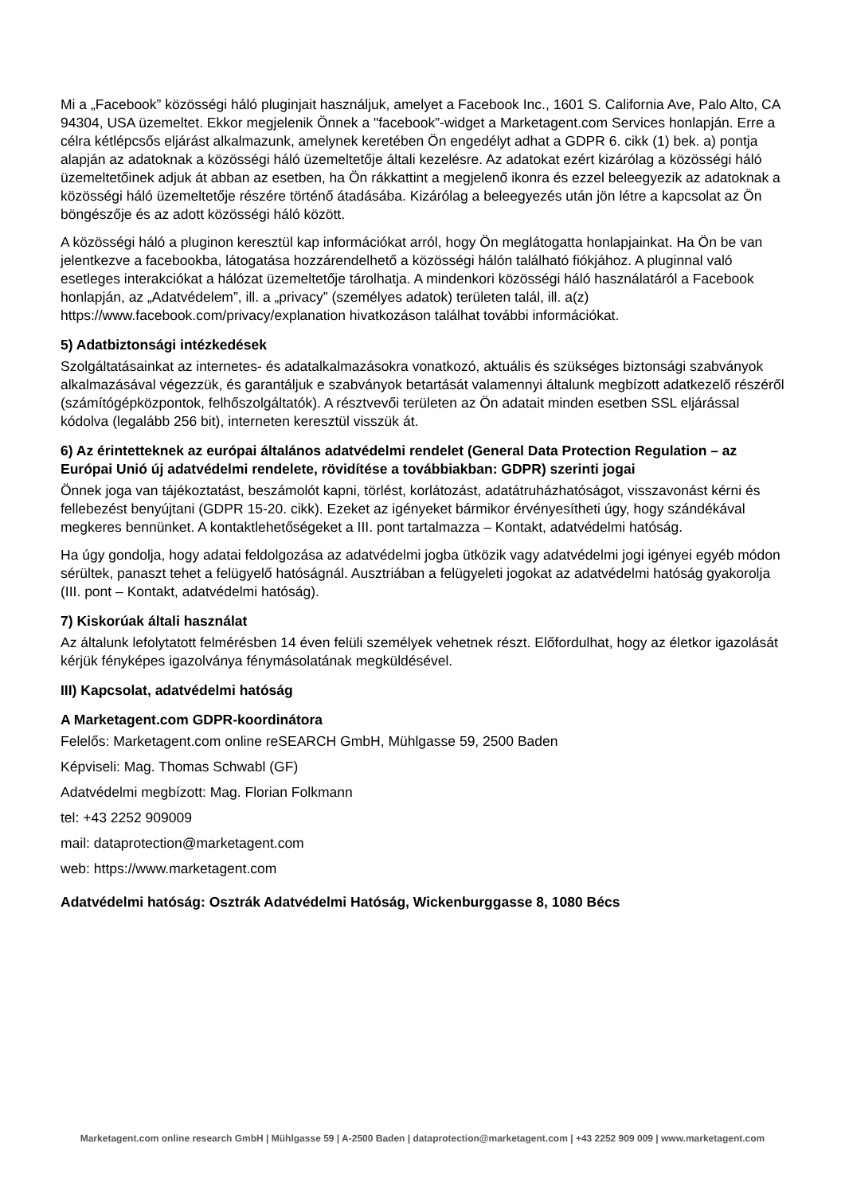Mi a „Facebook” közösségi háló pluginjait használjuk, amelyet a Facebook Inc., 1601 S. California Ave, Palo Alto, CA 94304, USA üzemeltet. Ekkor megjelenik Önnek a "facebook”-widget a Marketagent.com Services honlapján. Erre a célra kétlépcsős eljárást alkalmazunk, amelynek keretében Ön engedélyt adhat a GDPR 6. cikk (1) bek. a) pontja alapján az adatoknak a közösségi háló üzemeltetője általi kezelésre. Az adatokat ezért kizárólag a közösségi háló üzemeltetőinek adjuk át abban az esetben, ha Ön rákkattint a megjelenő ikonra és ezzel beleegyezik az adatoknak a közösségi háló üzemeltetője részére történő átadásába. Kizárólag a beleegyezés után jön létre a kapcsolat az Ön böngészője és az adott közösségi háló között.
A közösségi háló a pluginon keresztül kap információkat arról, hogy Ön meglátogatta honlapjainkat. Ha Ön be van jelentkezve a facebookba, látogatása hozzárendelhető a közösségi hálón található fiókjához. A pluginnal való esetleges interakciókat a hálózat üzemeltetője tárolhatja. A mindenkori közösségi háló használatáról a Facebook honlapján, az „Adatvédelem”, ill. a „privacy” (személyes adatok) területen talál, ill. a(z) https://www.facebook.com/privacy/explanation hivatkozáson találhat további információkat.
5) Adatbiztonsági intézkedések
Szolgáltatásainkat az internetes- és adatalkalmazásokra vonatkozó, aktuális és szükséges biztonsági szabványok alkalmazásával végezzük, és garantáljuk e szabványok betartását valamennyi általunk megbízott adatkezelő részéről (számítógépközpontok, felhőszolgáltatók). A résztvevői területen az Ön adatait minden esetben SSL eljárással kódolva (legalább 256 bit), interneten keresztül visszük át.
6) Az érintetteknek az európai általános adatvédelmi rendelet (General Data Protection Regulation – az Európai Unió új adatvédelmi rendelete, rövidítése a továbbiakban: GDPR) szerinti jogai
Önnek joga van tájékoztatást, beszámolót kapni, törlést, korlátozást, adatátruházhatóságot, visszavonást kérni és fellebezést benyújtani (GDPR 15-20. cikk). Ezeket az igényeket bármikor érvényesítheti úgy, hogy szándékával megkeres bennünket. A kontaktlehetőségeket a III. pont tartalmazza – Kontakt, adatvédelmi hatóság.
Ha úgy gondolja, hogy adatai feldolgozása az adatvédelmi jogba ütközik vagy adatvédelmi jogi igényei egyéb módon sérültek, panaszt tehet a felügyelő hatóságnál. Ausztriában a felügyeleti jogokat az adatvédelmi hatóság gyakorolja (III. pont – Kontakt, adatvédelmi hatóság).
7) Kiskorúak általi használat
Az általunk lefolytatott felmérésben 14 éven felüli személyek vehetnek részt. Előfordulhat, hogy az életkor igazolását kérjük fényképes igazolványa fénymásolatának megküldésével.
III) Kapcsolat, adatvédelmi hatóság
A Marketagent.com GDPR-koordinátora
Felelős: Marketagent.com online reSEARCH GmbH, Mühlgasse 59, 2500 Baden
Képviseli: Mag. Thomas Schwabl (GF)
Adatvédelmi megbízott: Mag. Florian Folkmann
tel: +43 2252 909009
mail: dataprotection@marketagent.com
web: https://www.marketagent.com
Adatvédelmi hatóság: Osztrák Adatvédelmi Hatóság, Wickenburggasse 8, 1080 Bécs
Marketagent.com online research GmbH | Mühlgasse 59 | A-2500 Baden | dataprotection@marketagent.com | +43 2252 909 009 | www.marketagent.com